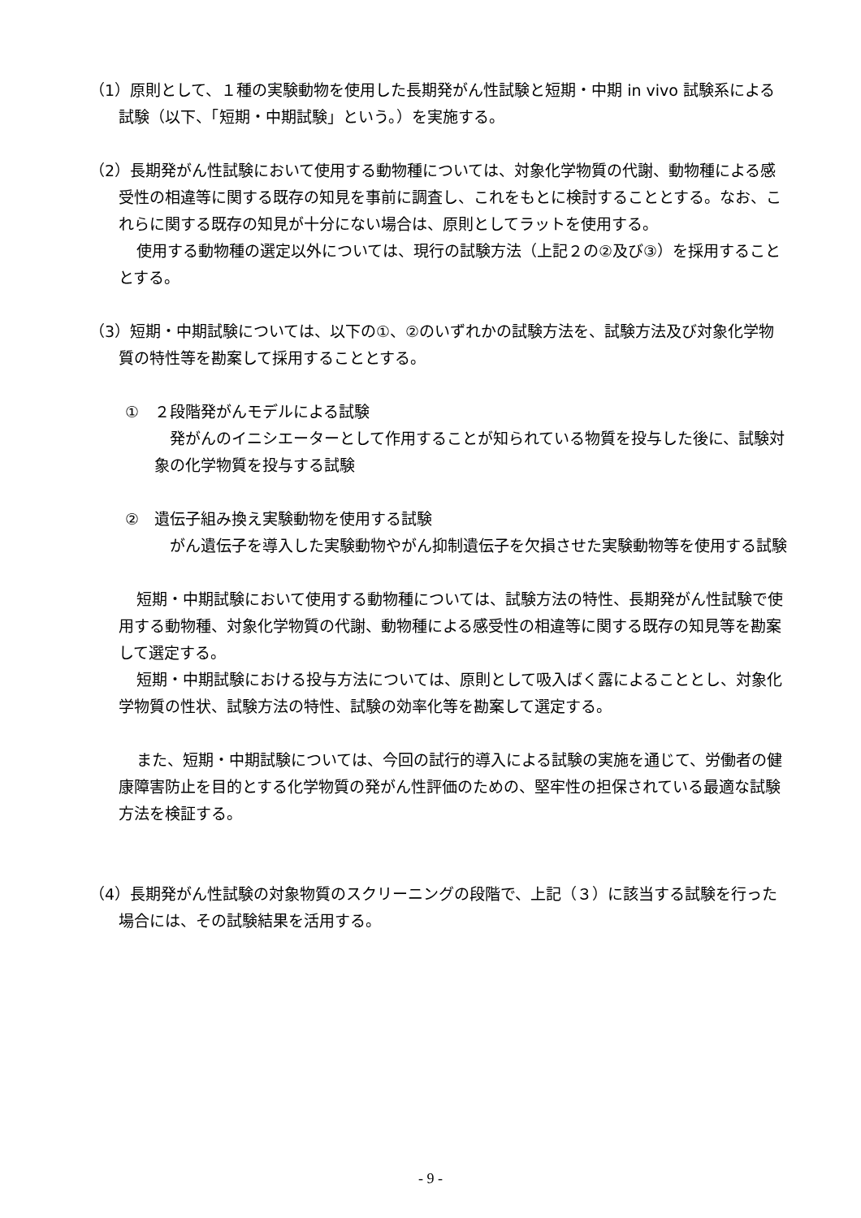（1）原則として、１種の実験動物を使用した長期発がん性試験と短期・中期 in vivo 試験系による試験（以下、「短期・中期試験」という。）を実施する。
（2）長期発がん性試験において使用する動物種については、対象化学物質の代謝、動物種による感受性の相違等に関する既存の知見を事前に調査し、これをもとに検討することとする。なお、これらに関する既存の知見が十分にない場合は、原則としてラットを使用する。
使用する動物種の選定以外については、現行の試験方法（上記２の②及び③）を採用することとする。
（3）短期・中期試験については、以下の①、②のいずれかの試験方法を、試験方法及び対象化学物質の特性等を勘案して採用することとする。
①　２段階発がんモデルによる試験
　発がんのイニシエーターとして作用することが知られている物質を投与した後に、試験対象の化学物質を投与する試験
②　遺伝子組み換え実験動物を使用する試験
　がん遺伝子を導入した実験動物やがん抑制遺伝子を欠損させた実験動物等を使用する試験
短期・中期試験において使用する動物種については、試験方法の特性、長期発がん性試験で使用する動物種、対象化学物質の代謝、動物種による感受性の相違等に関する既存の知見等を勘案して選定する。
短期・中期試験における投与方法については、原則として吸入ばく露によることとし、対象化学物質の性状、試験方法の特性、試験の効率化等を勘案して選定する。
また、短期・中期試験については、今回の試行的導入による試験の実施を通じて、労働者の健康障害防止を目的とする化学物質の発がん性評価のための、堅牢性の担保されている最適な試験方法を検証する。
（4）長期発がん性試験の対象物質のスクリーニングの段階で、上記（３）に該当する試験を行った場合には、その試験結果を活用する。
- 9 -